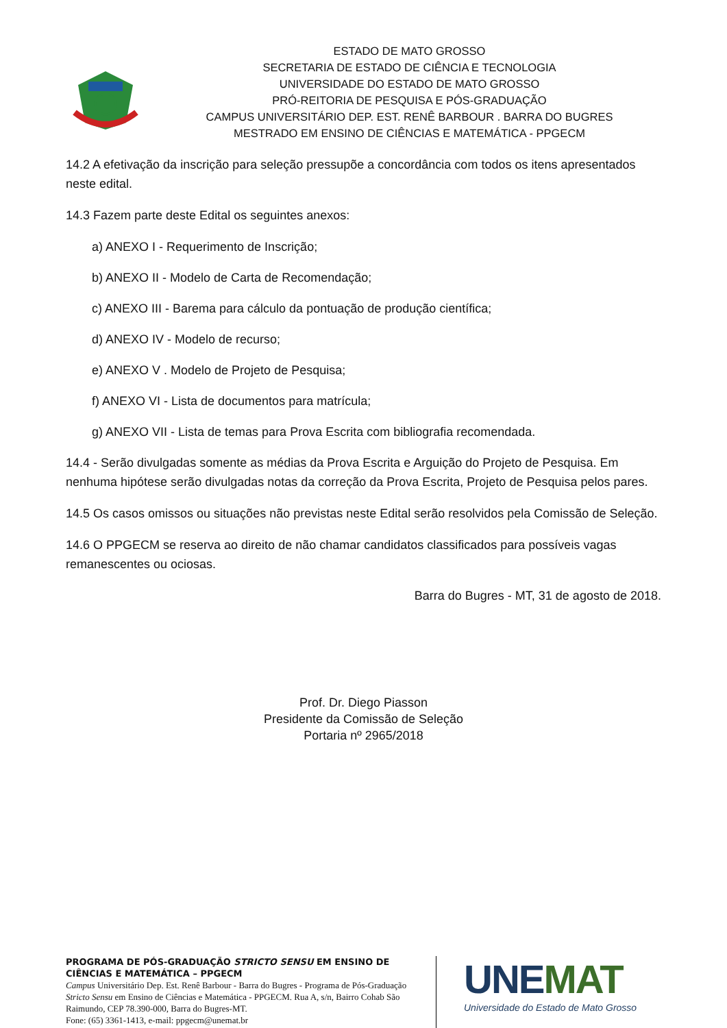ESTADO DE MATO GROSSO
SECRETARIA DE ESTADO DE CIÊNCIA E TECNOLOGIA
UNIVERSIDADE DO ESTADO DE MATO GROSSO
PRÓ-REITORIA DE PESQUISA E PÓS-GRADUAÇÃO
CAMPUS UNIVERSITÁRIO DEP. EST. RENÊ BARBOUR . BARRA DO BUGRES
MESTRADO EM ENSINO DE CIÊNCIAS E MATEMÁTICA - PPGECM
14.2 A efetivação da inscrição para seleção pressupõe a concordância com todos os itens apresentados neste edital.
14.3 Fazem parte deste Edital os seguintes anexos:
a) ANEXO I - Requerimento de Inscrição;
b) ANEXO II - Modelo de Carta de Recomendação;
c) ANEXO III - Barema para cálculo da pontuação de produção científica;
d) ANEXO IV - Modelo de recurso;
e) ANEXO V . Modelo de Projeto de Pesquisa;
f) ANEXO VI - Lista de documentos para matrícula;
g) ANEXO VII - Lista de temas para Prova Escrita com bibliografia recomendada.
14.4 - Serão divulgadas somente as médias da Prova Escrita e Arguição do Projeto de Pesquisa. Em nenhuma hipótese serão divulgadas notas da correção da Prova Escrita, Projeto de Pesquisa pelos pares.
14.5 Os casos omissos ou situações não previstas neste Edital serão resolvidos pela Comissão de Seleção.
14.6 O PPGECM se reserva ao direito de não chamar candidatos classificados para possíveis vagas remanescentes ou ociosas.
Barra do Bugres - MT, 31 de agosto de 2018.
Prof. Dr. Diego Piasson
Presidente da Comissão de Seleção
Portaria nº 2965/2018
PROGRAMA DE PÓS-GRADUAÇÃO STRICTO SENSU EM ENSINO DE CIÊNCIAS E MATEMÁTICA – PPGECM
Campus Universitário Dep. Est. Renê Barbour - Barra do Bugres - Programa de Pós-Graduação Stricto Sensu em Ensino de Ciências e Matemática - PPGECM. Rua A, s/n, Bairro Cohab São Raimundo, CEP 78.390-000, Barra do Bugres-MT.
Fone: (65) 3361-1413, e-mail: ppgecm@unemat.br
UNEMAT
Universidade do Estado de Mato Grosso